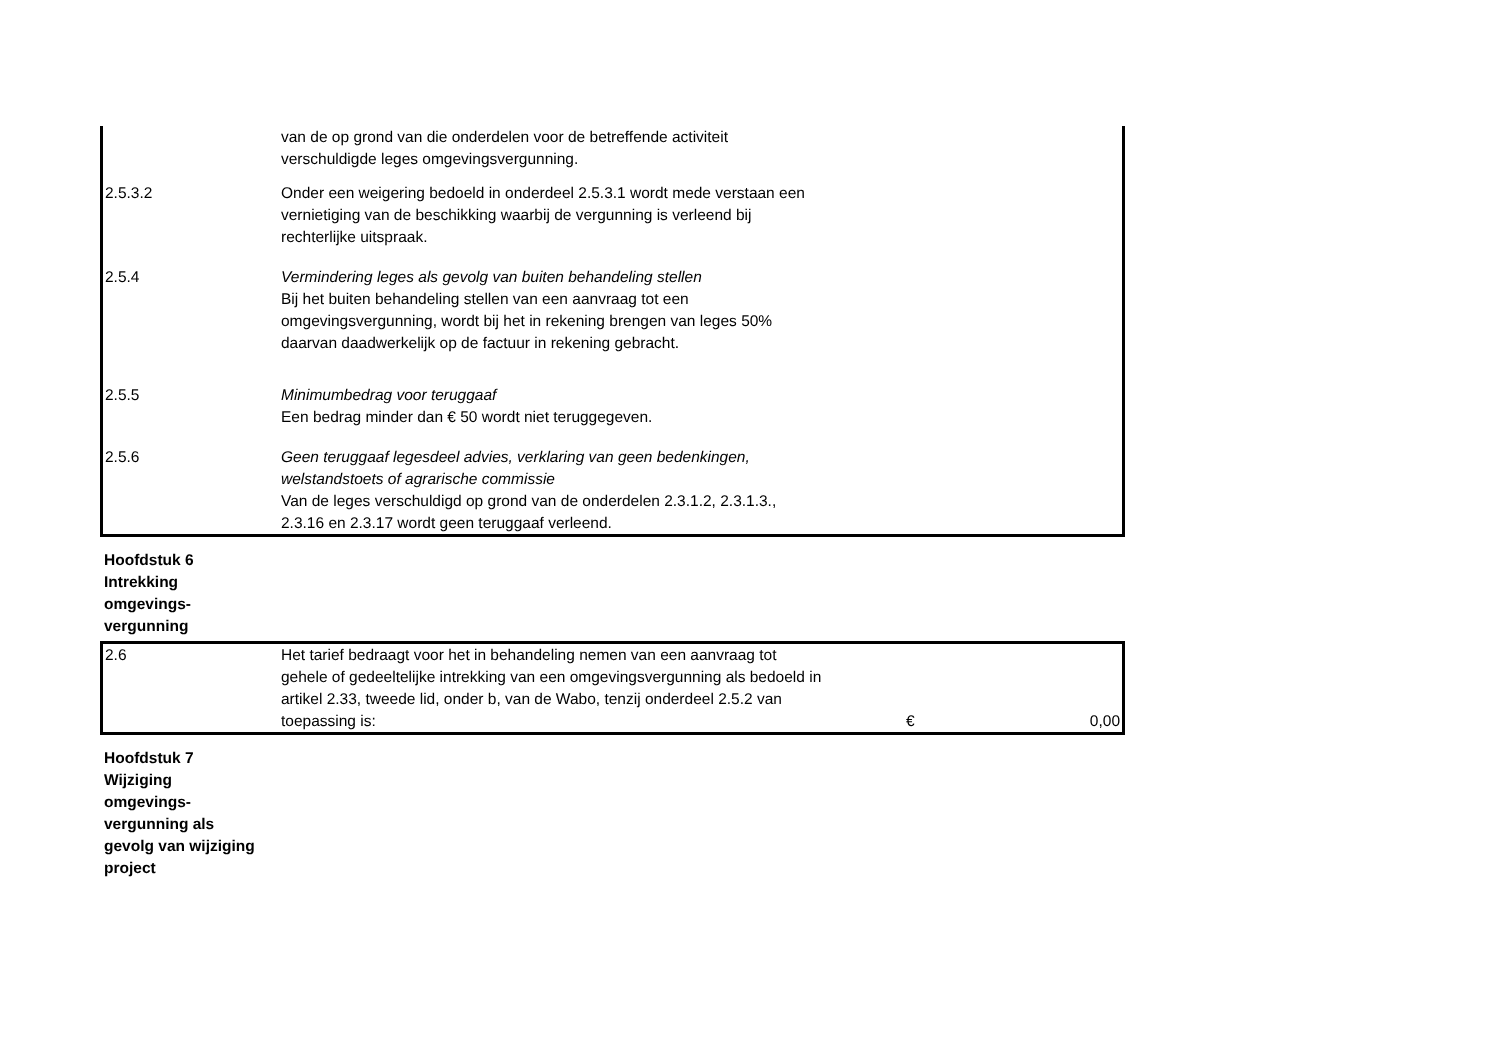| | van de op grond van die onderdelen voor de betreffende activiteit verschuldigde leges omgevingsvergunning. | | |
| 2.5.3.2 | Onder een weigering bedoeld in onderdeel 2.5.3.1 wordt mede verstaan een vernietiging van de beschikking waarbij de vergunning is verleend bij rechterlijke uitspraak. | | |
| 2.5.4 | Vermindering leges als gevolg van buiten behandeling stellen Bij het buiten behandeling stellen van een aanvraag tot een omgevingsvergunning, wordt bij het in rekening brengen van leges 50% daarvan daadwerkelijk op de factuur in rekening gebracht. | | |
| 2.5.5 | Minimumbedrag voor teruggaaf Een bedrag minder dan € 50 wordt niet teruggegeven. | | |
| 2.5.6 | Geen teruggaaf legesdeel advies, verklaring van geen bedenkingen, welstandstoets of agrarische commissie Van de leges verschuldigd op grond van de onderdelen 2.3.1.2, 2.3.1.3., 2.3.16 en 2.3.17 wordt geen teruggaaf verleend. | | |
Hoofdstuk 6
Intrekking
omgevings-
vergunning
| 2.6 | Het tarief bedraagt voor het in behandeling nemen van een aanvraag tot gehele of gedeeltelijke intrekking van een omgevingsvergunning als bedoeld in artikel 2.33, tweede lid, onder b, van de Wabo, tenzij onderdeel 2.5.2 van toepassing is: | € | 0,00 |
Hoofdstuk 7
Wijziging
omgevings-
vergunning als
gevolg van wijziging
project